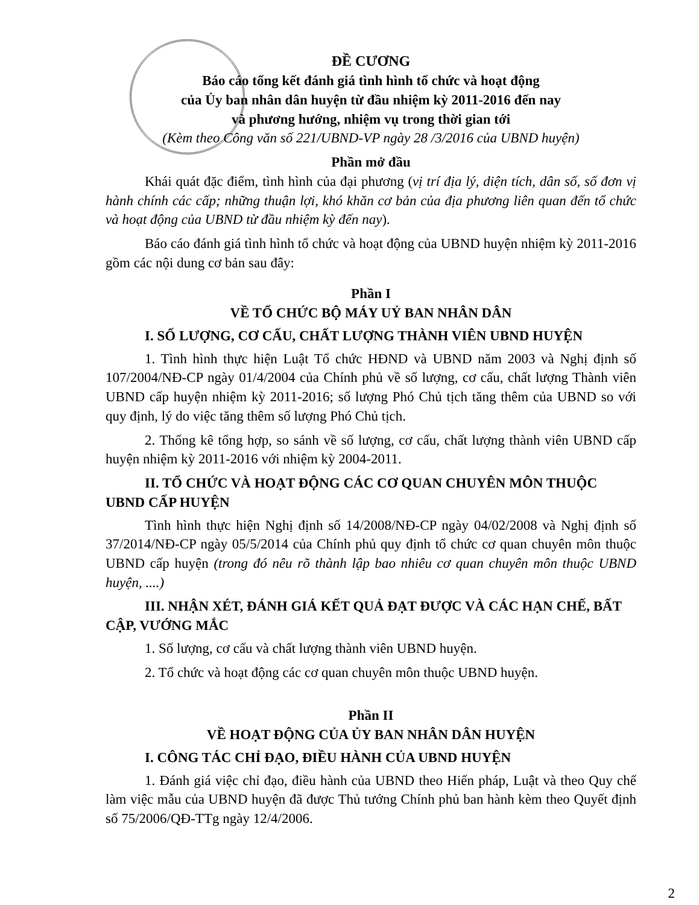ĐỀ CƯƠNG
Báo cáo tổng kết đánh giá tình hình tổ chức và hoạt động
của Ủy ban nhân dân huyện từ đầu nhiệm kỳ 2011-2016 đến nay
và phương hướng, nhiệm vụ trong thời gian tới
(Kèm theo Công văn số 221/UBND-VP ngày 28 /3/2016 của UBND huyện)
Phần mở đầu
Khái quát đặc điểm, tình hình của đại phương (vị trí địa lý, diện tích, dân số, số đơn vị hành chính các cấp; những thuận lợi, khó khăn cơ bản của địa phương liên quan đến tổ chức và hoạt động của UBND từ đầu nhiệm kỳ đến nay).
Báo cáo đánh giá tình hình tổ chức và hoạt động của UBND huyện nhiệm kỳ 2011-2016 gồm các nội dung cơ bản sau đây:
Phần I
VỀ TỔ CHỨC BỘ MÁY UỶ BAN NHÂN DÂN
I. SỐ LƯỢNG, CƠ CẤU, CHẤT LƯỢNG THÀNH VIÊN UBND HUYỆN
1. Tình hình thực hiện Luật Tổ chức HĐND và UBND năm 2003 và Nghị định số 107/2004/NĐ-CP ngày 01/4/2004 của Chính phủ về số lượng, cơ cấu, chất lượng Thành viên UBND cấp huyện nhiệm kỳ 2011-2016; số lượng Phó Chủ tịch tăng thêm của UBND so với quy định, lý do việc tăng thêm số lượng Phó Chủ tịch.
2. Thống kê tổng hợp, so sánh về số lượng, cơ cấu, chất lượng thành viên UBND cấp huyện nhiệm kỳ 2011-2016 với nhiệm kỳ 2004-2011.
II. TỔ CHỨC VÀ HOẠT ĐỘNG CÁC CƠ QUAN CHUYÊN MÔN THUỘC UBND CẤP HUYỆN
Tình hình thực hiện Nghị định số 14/2008/NĐ-CP ngày 04/02/2008 và Nghị định số 37/2014/NĐ-CP ngày 05/5/2014 của Chính phủ quy định tổ chức cơ quan chuyên môn thuộc UBND cấp huyện (trong đó nêu rõ thành lập bao nhiêu cơ quan chuyên môn thuộc UBND huyện, ....)
III. NHẬN XÉT, ĐÁNH GIÁ KẾT QUẢ ĐẠT ĐƯỢC VÀ CÁC HẠN CHẾ, BẤT CẬP, VƯỚNG MẮC
1. Số lượng, cơ cấu và chất lượng thành viên UBND huyện.
2. Tổ chức và hoạt động các cơ quan chuyên môn thuộc UBND huyện.
Phần II
VỀ HOẠT ĐỘNG CỦA ỦY BAN NHÂN DÂN HUYỆN
I. CÔNG TÁC CHỈ ĐẠO, ĐIỀU HÀNH CỦA UBND HUYỆN
1. Đánh giá việc chỉ đạo, điều hành của UBND theo Hiến pháp, Luật và theo Quy chế làm việc mẫu của UBND huyện đã được Thủ tướng Chính phủ ban hành kèm theo Quyết định số 75/2006/QĐ-TTg ngày 12/4/2006.
2